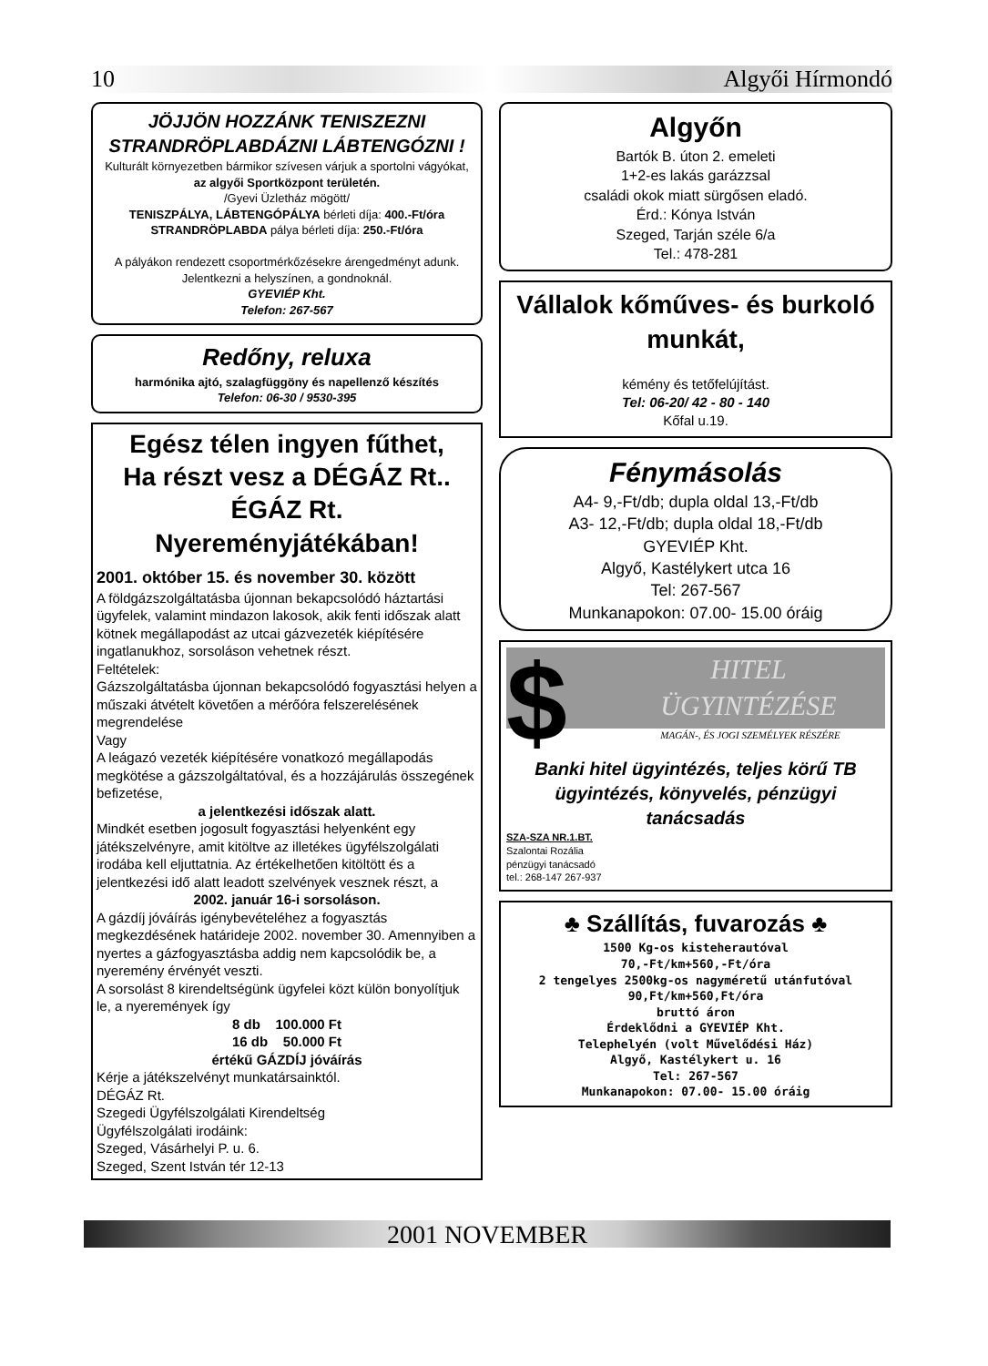10 Algyői Hírmondó
JÖJJÖN HOZZÁNK TENISZEZNI
STRANDRÖPLABDÁZNI LÁBTENGÓZNI !
Kulturált környezetben bármikor szívesen várjuk a sportolni vágyókat,
az algyői Sportközpont területén.
/Gyevi Üzletház mögött/
TENISZPÁLYA, LÁBTENGÓPÁLYA bérleti díja: 400.-Ft/óra
STRANDRÖPLABDA pálya bérleti díja: 250.-Ft/óra
A pályákon rendezett csoportmérkőzésekre árengedményt adunk.
Jelentkezni a helyszínen, a gondnoknál.
GYEVIÉP Kht.
Telefon: 267-567
Redőny, reluxa
harmónika ajtó, szalagfüggöny és napellenző készítés
Telefon: 06-30 / 9530-395
Egész télen ingyen fűthet,
Ha részt vesz a DÉGÁZ Rt.. ÉGÁZ Rt. Nyereményjátékában!
2001. október 15. és november 30. között
A földgázszolgáltatásba újonnan bekapcsolódó háztartási ügyfelek, valamint mindazon lakosok, akik fenti időszak alatt kötnek megállapodást az utcai gázvezeték kiépítésére ingatlanukhoz, sorsoláson vehetnek részt.
Feltételek:
Gázszolgáltatásba újonnan bekapcsolódó fogyasztási helyen a műszaki átvételt követően a mérőóra felszerelésének megrendelése
Vagy
A leágazó vezeték kiépítésére vonatkozó megállapodás megkötése a gázszolgáltatóval, és a hozzájárulás összegének befizetése,
a jelentkezési időszak alatt.
Mindkét esetben jogosult fogyasztási helyenként egy játékszelvényre, amit kitöltve az illetékes ügyfélszolgálati irodába kell eljuttatnia. Az értékelhetően kitöltött és a jelentkezési idő alatt leadott szelvények vesznek részt, a
2002. január 16-i sorsoláson.
A gázdíj jóváírás igénybevételéhez a fogyasztás megkezdésének határideje 2002. november 30. Amennyiben a nyertes a gázfogyasztásba addig nem kapcsolódik be, a nyeremény érvényét veszti.
A sorsolást 8 kirendeltségünk ügyfelei közt külön bonyolítjuk le, a nyeremények így
8 db 100.000 Ft
16 db 50.000 Ft
értékű GÁZDÍJ jóváírás
Kérje a játékszelvényt munkatársainktól.
DÉGÁZ Rt.
Szegedi Ügyfélszolgálati Kirendeltség
Ügyfélszolgálati irodáink:
Szeged, Vásárhelyi P. u. 6.
Szeged, Szent István tér 12-13
Algyőn
Bartók B. úton 2. emeleti
1+2-es lakás garázzsal
családi okok miatt sürgősen eladó.
Érd.: Kónya István
Szeged, Tarján széle 6/a
Tel.: 478-281
Vállalok kőműves- és burkoló munkát,
kémény és tetőfelújítást.
Tel: 06-20/ 42 - 80 - 140
Kőfal u.19.
Fénymásolás
A4- 9,-Ft/db; dupla oldal 13,-Ft/db
A3- 12,-Ft/db; dupla oldal 18,-Ft/db
GYEVIÉP Kht.
Algyő, Kastélykert utca 16
Tel: 267-567
Munkanapokon: 07.00- 15.00 óráig
$
HITEL
ÜGYINTÉZÉSE
MAGÁN-, ÉS JOGI SZEMÉLYEK RÉSZÉRE
Banki hitel ügyintézés, teljes körű TB ügyintézés, könyvelés, pénzügyi tanácsadás
SZA-SZA NR.1.BT.
Szalontai Rozália
pénzügyi tanácsadó
tel.: 268-147 267-937
♣ Szállítás, fuvarozás ♣
1500 Kg-os kisteherautóval
70,-Ft/km+560,-Ft/óra
2 tengelyes 2500kg-os nagyméretű utánfutóval 90,Ft/km+560,Ft/óra
bruttó áron
Érdeklődni a GYEVIÉP Kht.
Telephelyén (volt Művelődési Ház)
Algyő, Kastélykert u. 16
Tel: 267-567
Munkanapokon: 07.00- 15.00 óráig
2001 NOVEMBER